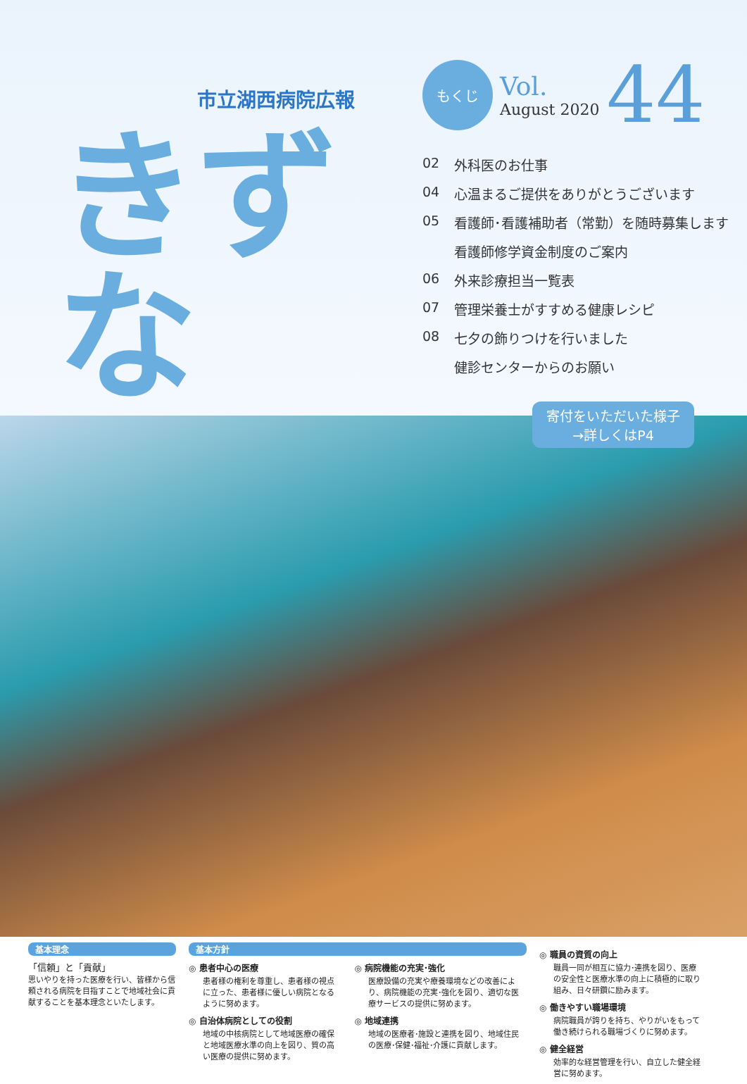市立湖西病院広報
きずな
もくじ
Vol.
August 2020
44
02 外科医のお仕事
04 心温まるご提供をありがとうございます
05 看護師･看護補助者（常勤）を随時募集します
看護師修学資金制度のご案内
06 外来診療担当一覧表
07 管理栄養士がすすめる健康レシピ
08 七夕の飾りつけを行いました
健診センターからのお願い
寄付をいただいた様子
→詳しくはP4
基本理念
「信頼」と「貢献」
思いやりを持った医療を行い、皆様から信頼される病院を目指すことで地域社会に貢献することを基本理念といたします。
基本方針
◎ 患者中心の医療
患者様の権利を尊重し、患者様の視点に立った、患者様に優しい病院となるように努めます。
◎ 自治体病院としての役割
地域の中核病院として地域医療の確保と地域医療水準の向上を図り、質の高い医療の提供に努めます。
◎ 病院機能の充実･強化
医療設備の充実や療養環境などの改善により、病院機能の充実･強化を図り、適切な医療サービスの提供に努めます。
◎ 地域連携
地域の医療者･施設と連携を図り、地域住民の医療･保健･福祉･介護に貢献します。
◎ 職員の資質の向上
職員一同が相互に協力･連携を図り、医療の安全性と医療水準の向上に積極的に取り組み、日々研鑽に励みます。
◎ 働きやすい職場環境
病院職員が誇りを持ち、やりがいをもって働き続けられる職場づくりに努めます。
◎ 健全経営
効率的な経営管理を行い、自立した健全経営に努めます。